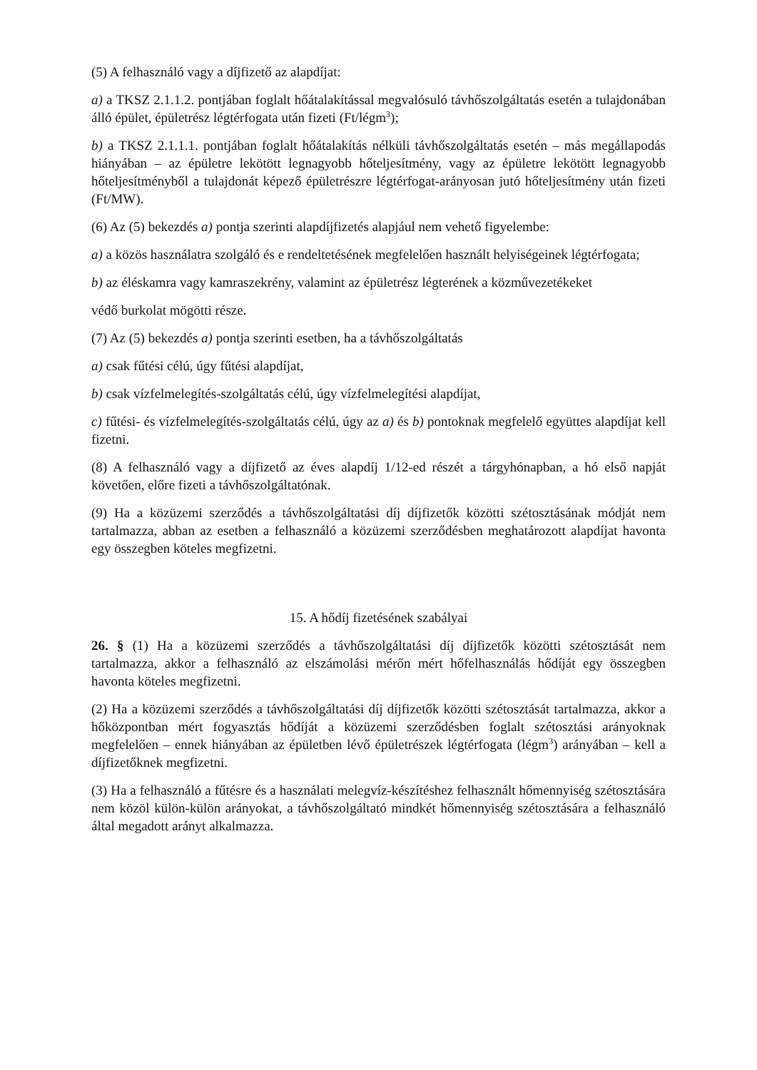(5) A felhasználó vagy a díjfizető az alapdíjat:
a) a TKSZ 2.1.1.2. pontjában foglalt hőátalakítással megvalósuló távhőszolgáltatás esetén a tulajdonában álló épület, épületrész légtérfogata után fizeti (Ft/légm<sup>3</sup>);
b) a TKSZ 2.1.1.1. pontjában foglalt hőátalakítás nélküli távhőszolgáltatás esetén – más megállapodás hiányában – az épületre lekötött legnagyobb hőteljesítmény, vagy az épületre lekötött legnagyobb hőteljesítményből a tulajdonát képező épületrészre légtérfogat-arányosan jutó hőteljesítmény után fizeti (Ft/MW).
(6) Az (5) bekezdés a) pontja szerinti alapdíjfizetés alapjául nem vehető figyelembe:
a) a közös használatra szolgáló és e rendeltetésének megfelelően használt helyiségeinek légtérfogata;
b) az éléskamra vagy kamraszekrény, valamint az épületrész légterének a közművezetékeket
védő burkolat mögötti része.
(7) Az (5) bekezdés a) pontja szerinti esetben, ha a távhőszolgáltatás
a) csak fűtési célú, úgy fűtési alapdíjat,
b) csak vízfelmelegítés-szolgáltatás célú, úgy vízfelmelegítési alapdíjat,
c) fűtési- és vízfelmelegítés-szolgáltatás célú, úgy az a) és b) pontoknak megfelelő együttes alapdíjat kell fizetni.
(8) A felhasználó vagy a díjfizető az éves alapdíj 1/12-ed részét a tárgyhónapban, a hó első napját követően, előre fizeti a távhőszolgáltatónak.
(9) Ha a közüzemi szerződés a távhőszolgáltatási díj díjfizetők közötti szétosztásának módját nem tartalmazza, abban az esetben a felhasználó a közüzemi szerződésben meghatározott alapdíjat havonta egy összegben köteles megfizetni.
15. A hődíj fizetésének szabályai
26. § (1) Ha a közüzemi szerződés a távhőszolgáltatási díj díjfizetők közötti szétosztását nem tartalmazza, akkor a felhasználó az elszámolási mérőn mért hőfelhasználás hődíját egy összegben havonta köteles megfizetni.
(2) Ha a közüzemi szerződés a távhőszolgáltatási díj díjfizetők közötti szétosztását tartalmazza, akkor a hőközpontban mért fogyasztás hődíját a közüzemi szerződésben foglalt szétosztási arányoknak megfelelően – ennek hiányában az épületben lévő épületrészek légtérfogata (légm<sup>3</sup>) arányában – kell a díjfizetőknek megfizetni.
(3) Ha a felhasználó a fűtésre és a használati melegvíz-készítéshez felhasznált hőmennyiség szétosztására nem közöl külön-külön arányokat, a távhőszolgáltató mindkét hőmennyiség szétosztására a felhasználó által megadott arányt alkalmazza.